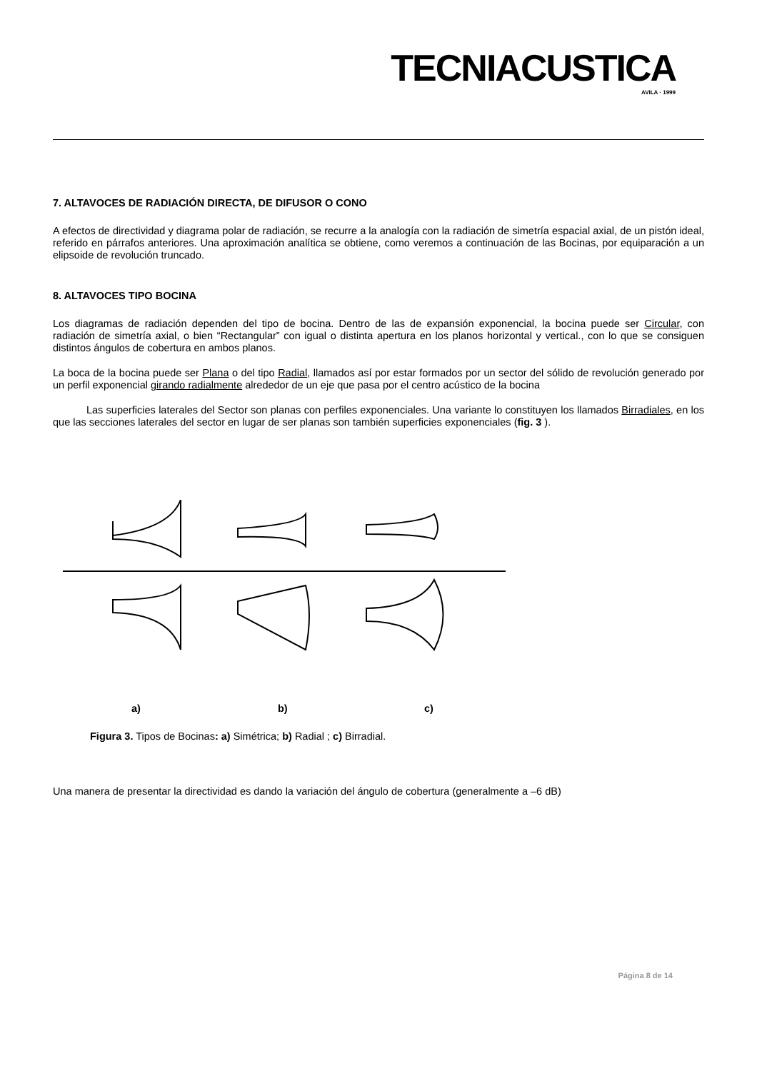TECNIACUSTICA
AVILA · 1999
7. ALTAVOCES DE RADIACIÓN DIRECTA, DE DIFUSOR O CONO
A efectos de directividad y diagrama polar de radiación, se recurre a la analogía con la radiación de simetría espacial axial, de un pistón ideal, referido en párrafos anteriores. Una aproximación analítica se obtiene, como veremos a continuación de las Bocinas, por equiparación a un elipsoide de revolución truncado.
8. ALTAVOCES TIPO BOCINA
Los diagramas de radiación dependen del tipo de bocina. Dentro de las de expansión exponencial, la bocina puede ser Circular, con radiación de simetría axial, o bien “Rectangular” con igual o distinta apertura en los planos horizontal y vertical., con lo que se consiguen distintos ángulos de cobertura en ambos planos.
La boca de la bocina puede ser Plana o del tipo Radial, llamados así por estar formados por un sector del sólido de revolución generado por un perfil exponencial girando radialmente alrededor de un eje que pasa por el centro acústico de la bocina
Las superficies laterales del Sector son planas con perfiles exponenciales. Una variante lo constituyen los llamados Birradiales, en los que las secciones laterales del sector en lugar de ser planas son también superficies exponenciales (fig. 3 ).
a) b) c)
Figura 3. Tipos de Bocinas: a) Simétrica; b) Radial ; c) Birradial.
Una manera de presentar la directividad es dando la variación del ángulo de cobertura (generalmente a –6 dB)
Página 8 de 14